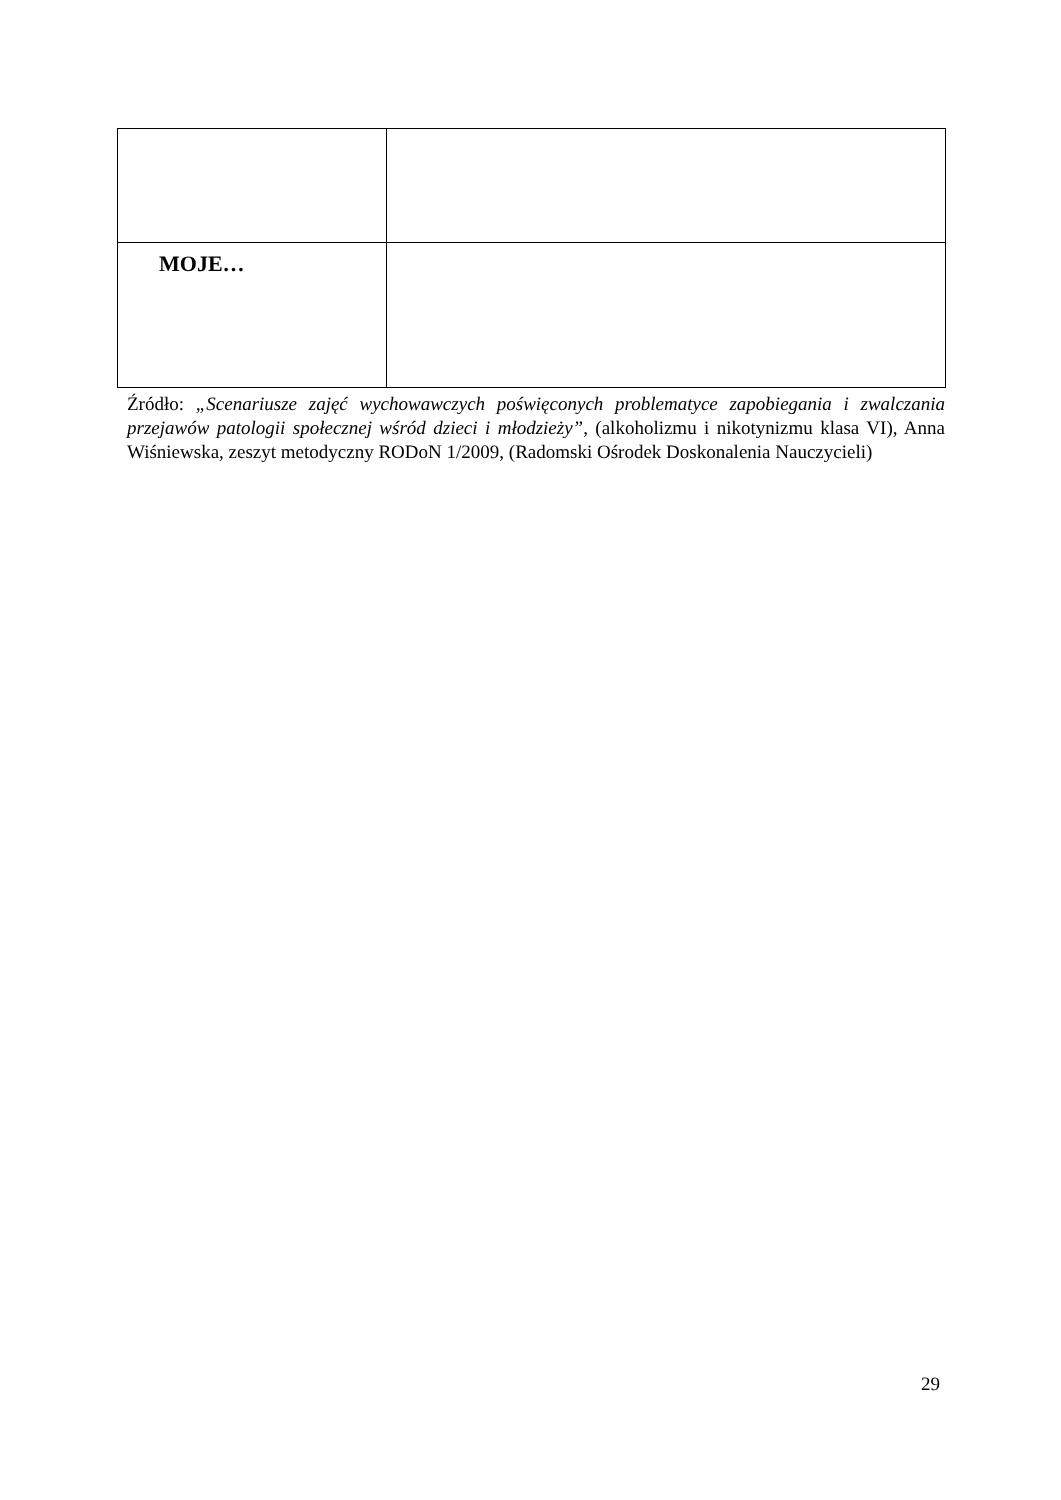| MOJE… | |
Źródło: „Scenariusze zajęć wychowawczych poświęconych problematyce zapobiegania i zwalczania przejawów patologii społecznej wśród dzieci i młodzieży”, (alkoholizmu i nikotynizmu klasa VI), Anna Wiśniewska, zeszyt metodyczny RODoN 1/2009, (Radomski Ośrodek Doskonalenia Nauczycieli)
29